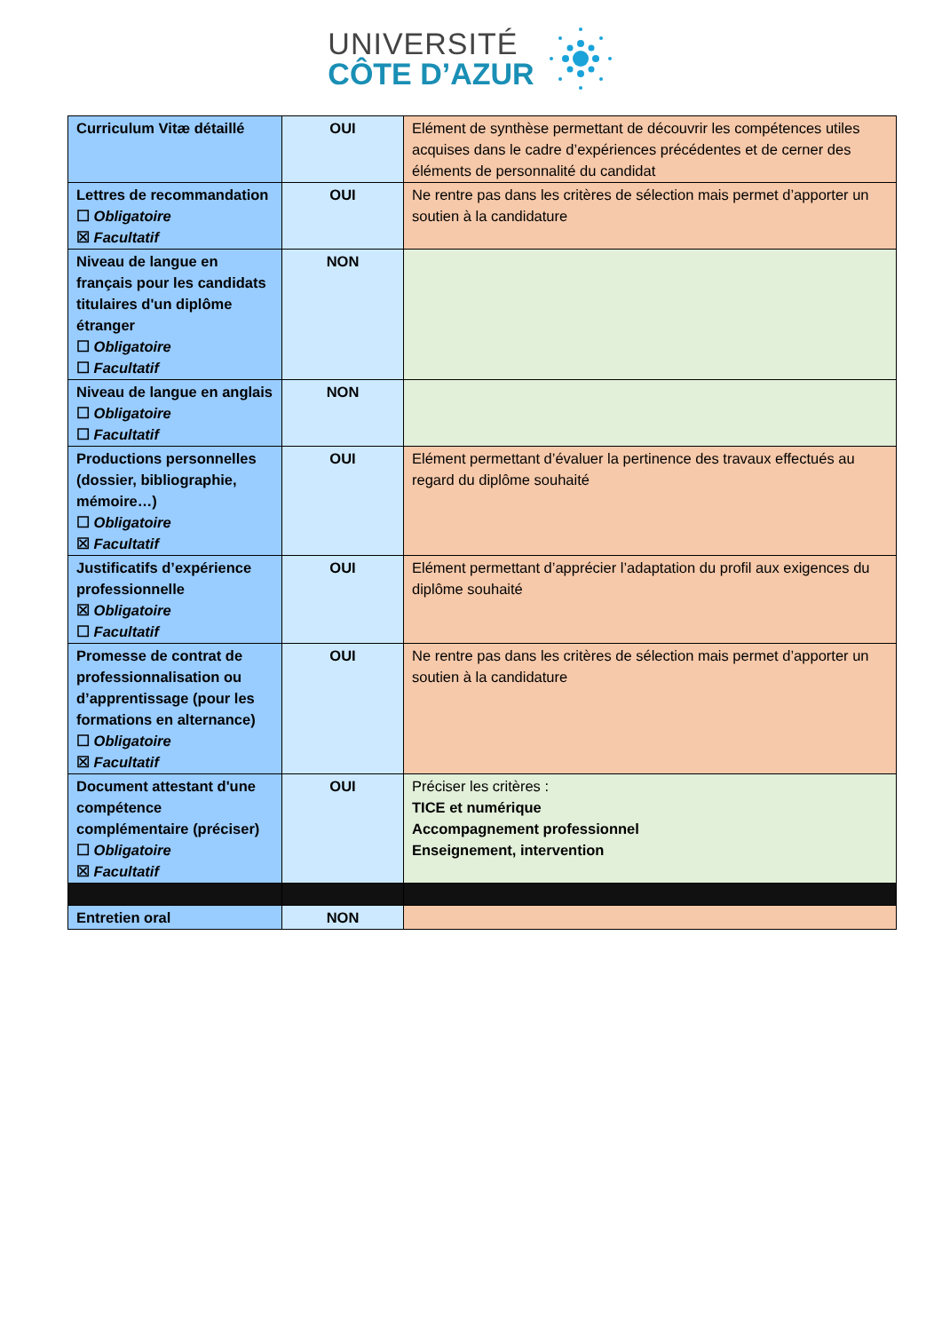UNIVERSITÉ
CÔTE D’AZUR
| Curriculum Vitæ détaillé | OUI | Elément de synthèse permettant de découvrir les compétences utiles acquises dans le cadre d’expériences précédentes et de cerner des éléments de personnalité du candidat |
| Lettres de recommandation ☐ Obligatoire ☒ Facultatif | OUI | Ne rentre pas dans les critères de sélection mais permet d’apporter un soutien à la candidature |
| Niveau de langue en français pour les candidats titulaires d'un diplôme étranger ☐ Obligatoire ☐ Facultatif | NON | |
| Niveau de langue en anglais ☐ Obligatoire ☐ Facultatif | NON | |
| Productions personnelles (dossier, bibliographie, mémoire…) ☐ Obligatoire ☒ Facultatif | OUI | Elément permettant d’évaluer la pertinence des travaux effectués au regard du diplôme souhaité |
| Justificatifs d’expérience professionnelle ☒ Obligatoire ☐ Facultatif | OUI | Elément permettant d’apprécier l’adaptation du profil aux exigences du diplôme souhaité |
| Promesse de contrat de professionnalisation ou d’apprentissage (pour les formations en alternance) ☐ Obligatoire ☒ Facultatif | OUI | Ne rentre pas dans les critères de sélection mais permet d’apporter un soutien à la candidature |
| Document attestant d'une compétence complémentaire (préciser) ☐ Obligatoire ☒ Facultatif | OUI | Préciser les critères : TICE et numérique Accompagnement professionnel Enseignement, intervention |
| Entretien oral | NON | |